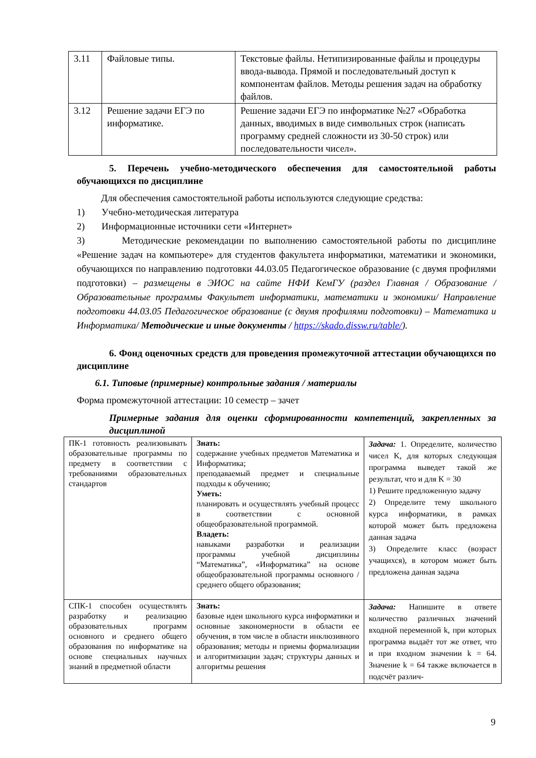| 3.11 | Файловые типы. | Текстовые файлы. Нетипизированные файлы и процедуры ввода-вывода. Прямой и последовательный доступ к компонентам файлов. Методы решения задач на обработку файлов. |
| 3.12 | Решение задачи ЕГЭ по информатике. | Решение задачи ЕГЭ по информатике №27 «Обработка данных, вводимых в виде символьных строк (написать программу средней сложности из 30-50 строк) или последовательности чисел». |
5. Перечень учебно-методического обеспечения для самостоятельной работы обучающихся по дисциплине
Для обеспечения самостоятельной работы используются следующие средства:
1) Учебно-методическая литература
2) Информационные источники сети «Интернет»
3) Методические рекомендации по выполнению самостоятельной работы по дисциплине «Решение задач на компьютере» для студентов факультета информатики, математики и экономики, обучающихся по направлению подготовки 44.03.05 Педагогическое образование (с двумя профилями подготовки) – размещены в ЭИОС на сайте НФИ КемГУ (раздел Главная / Образование / Образовательные программы Факультет информатики, математики и экономики/ Направление подготовки 44.03.05 Педагогическое образование (с двумя профилями подготовки) – Математика и Информатика/ Методические и иные документы / https://skado.dissw.ru/table/).
6. Фонд оценочных средств для проведения промежуточной аттестации обучающихся по дисциплине
6.1. Типовые (примерные) контрольные задания / материалы
Форма промежуточной аттестации: 10 семестр – зачет
Примерные задания для оценки сформированности компетенций, закрепленных за дисциплиной
| ПК-1 готовность реализовывать образовательные программы по предмету в соответствии с требованиями образовательных стандартов | Знать: содержание учебных предметов Математика и Информатика; преподаваемый предмет и специальные подходы к обучению; Уметь: планировать и осуществлять учебный процесс в соответствии с основной общеобразовательной программой. Владеть: навыками разработки и реализации программы учебной дисциплины “Математика”, «Информатика” на основе общеобразовательной программы основного / среднего общего образования; | Задача: 1. Определите, количество чисел K, для которых следующая программа выведет такой же результат, что и для K = 30 1) Решите предложенную задачу 2) Определите тему школьного курса информатики, в рамках которой может быть предложена данная задача 3) Определите класс (возраст учащихся), в котором может быть предложена данная задача |
| СПК-1 способен осуществлять разработку и реализацию образовательных программ основного и среднего общего образования по информатике на основе специальных научных знаний в предметной области | Знать: базовые идеи школьного курса информатики и основные закономерности в области ее обучения, в том числе в области инклюзивного образования; методы и приемы формализации и алгоритмизации задач; структуры данных и алгоритмы решения | Задача: Напишите в ответе количество различных значений входной переменной k, при которых программа выдаёт тот же ответ, что и при входном значении k = 64. Значение k = 64 также включается в подсчёт различ- |
9